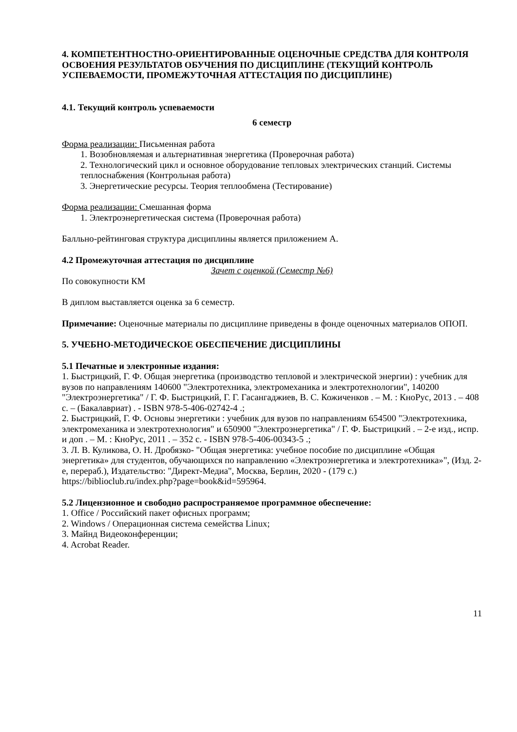4. КОМПЕТЕНТНОСТНО-ОРИЕНТИРОВАННЫЕ ОЦЕНОЧНЫЕ СРЕДСТВА ДЛЯ КОНТРОЛЯ ОСВОЕНИЯ РЕЗУЛЬТАТОВ ОБУЧЕНИЯ ПО ДИСЦИПЛИНЕ (ТЕКУЩИЙ КОНТРОЛЬ УСПЕВАЕМОСТИ, ПРОМЕЖУТОЧНАЯ АТТЕСТАЦИЯ ПО ДИСЦИПЛИНЕ)
4.1. Текущий контроль успеваемости
6 семестр
Форма реализации: Письменная работа
1. Возобновляемая и альтернативная энергетика (Проверочная работа)
2. Технологический цикл и основное оборудование тепловых электрических станций. Системы теплоснабжения (Контрольная работа)
3. Энергетические ресурсы. Теория теплообмена (Тестирование)
Форма реализации: Смешанная форма
1. Электроэнергетическая система (Проверочная работа)
Балльно-рейтинговая структура дисциплины является приложением А.
4.2 Промежуточная аттестация по дисциплине
Зачет с оценкой (Семестр №6)
По совокупности КМ
В диплом выставляется оценка за 6 семестр.
Примечание: Оценочные материалы по дисциплине приведены в фонде оценочных материалов ОПОП.
5. УЧЕБНО-МЕТОДИЧЕСКОЕ ОБЕСПЕЧЕНИЕ ДИСЦИПЛИНЫ
5.1 Печатные и электронные издания:
1. Быстрицкий, Г. Ф. Общая энергетика (производство тепловой и электрической энергии) : учебник для вузов по направлениям 140600 "Электротехника, электромеханика и электротехнологии", 140200 "Электроэнергетика" / Г. Ф. Быстрицкий, Г. Г. Гасангаджиев, В. С. Кожиченков . – М. : КноРус, 2013 . – 408 с. – (Бакалавриат) . - ISBN 978-5-406-02742-4 .;
2. Быстрицкий, Г. Ф. Основы энергетики : учебник для вузов по направлениям 654500 "Электротехника, электромеханика и электротехнология" и 650900 "Электроэнергетика" / Г. Ф. Быстрицкий . – 2-е изд., испр. и доп . – М. : КноРус, 2011 . – 352 с. - ISBN 978-5-406-00343-5 .;
3. Л. В. Куликова, О. Н. Дробязко- "Общая энергетика: учебное пособие по дисциплине «Общая энергетика» для студентов, обучающихся по направлению «Электроэнергетика и электротехника»", (Изд. 2-е, перераб.), Издательство: "Директ-Медиа", Москва, Берлин, 2020 - (179 с.)
https://biblioclub.ru/index.php?page=book&id=595964.
5.2 Лицензионное и свободно распространяемое программное обеспечение:
1. Office / Российский пакет офисных программ;
2. Windows / Операционная система семейства Linux;
3. Майнд Видеоконференции;
4. Acrobat Reader.
11